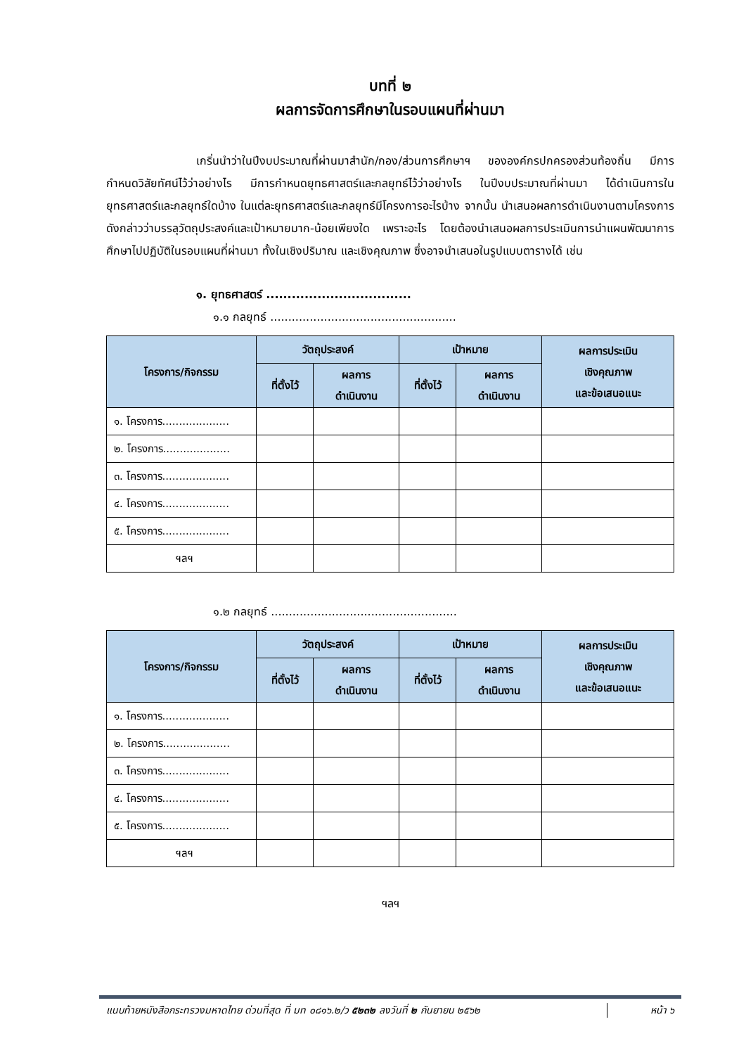บทที่ ๒
ผลการจัดการศึกษาในรอบแผนที่ผ่านมา
เกริ่นนำว่าในปีงบประมาณที่ผ่านมาสำนัก/กอง/ส่วนการศึกษาฯ ขององค์กรปกครองส่วนท้องถิ่น มีการกำหนดวิสัยทัศน์ไว้ว่าอย่างไร มีการกำหนดยุทธศาสตร์และกลยุทธ์ไว้ว่าอย่างไร ในปีงบประมาณที่ผ่านมา ได้ดำเนินการในยุทธศาสตร์และกลยุทธ์ใดบ้าง ในแต่ละยุทธศาสตร์และกลยุทธ์มีโครงการอะไรบ้าง จากนั้น นำเสนอผลการดำเนินงานตามโครงการดังกล่าวว่าบรรลุวัตถุประสงค์และเป้าหมายมาก-น้อยเพียงใด เพราะอะไร โดยต้องนำเสนอผลการประเมินการนำแผนพัฒนาการศึกษาไปปฏิบัติในรอบแผนที่ผ่านมา ทั้งในเชิงปริมาณ และเชิงคุณภาพ ซึ่งอาจนำเสนอในรูปแบบตารางได้ เช่น
๑. ยุทธศาสตร์ ..................................
๑.๑ กลยุทธ์ ....................................................
| โครงการ/กิจกรรม | วัตถุประสงค์ | | เป้าหมาย | | ผลการประเมิน เชิงคุณภาพ และข้อเสนอแนะ |
| --- | --- | --- | --- | --- | --- |
| | ที่ตั้งไว้ | ผลการ ดำเนินงาน | ที่ตั้งไว้ | ผลการ ดำเนินงาน | |
| ๑. โครงการ.................... | | | | | |
| ๒. โครงการ.................... | | | | | |
| ๓. โครงการ.................... | | | | | |
| ๔. โครงการ.................... | | | | | |
| ๕. โครงการ.................... | | | | | |
| ฯลฯ | | | | | |
๑.๒ กลยุทธ์ ....................................................
| โครงการ/กิจกรรม | วัตถุประสงค์ | | เป้าหมาย | | ผลการประเมิน เชิงคุณภาพ และข้อเสนอแนะ |
| --- | --- | --- | --- | --- | --- |
| | ที่ตั้งไว้ | ผลการ ดำเนินงาน | ที่ตั้งไว้ | ผลการ ดำเนินงาน | |
| ๑. โครงการ.................... | | | | | |
| ๒. โครงการ.................... | | | | | |
| ๓. โครงการ.................... | | | | | |
| ๔. โครงการ.................... | | | | | |
| ๕. โครงการ.................... | | | | | |
| ฯลฯ | | | | | |
ฯลฯ
แนบท้ายหนังสือกระทรวงมหาดไทย ด่วนที่สุด ที่ มท ๐๘๑๖.๒/ว ๕๒๓๒ ลงวันที่ ๒ กันยายน ๒๕๖๒
หน้า ๖